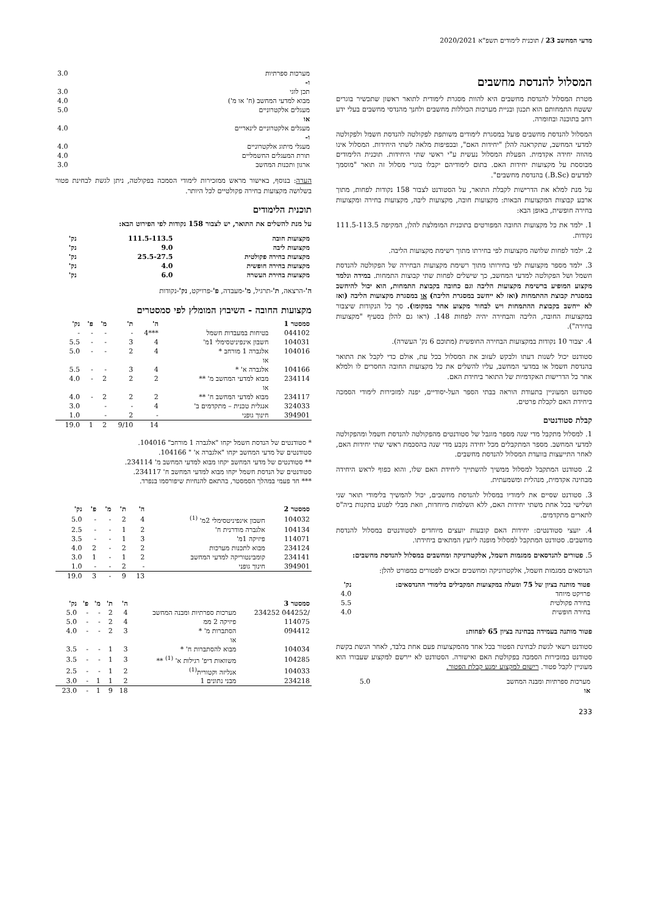מדעי המחשב 23 / תוכנית לימודים תשפ"א 2020/2021
המסלול להנדסת מחשבים
מטרת המסלול להנדסת מחשבים היא להוות מסגרת לימודית לתואר ראשון שתכשיר בוגרים ששטח התמחותם הוא תכנון ובניית מערכות הכוללות מחשבים ולחנך מהנדסי מחשבים בעלי ידע רחב בתוכנה ובחומרה.
המסלול להנדסת מחשבים פועל במסגרת לימודים משותפת לפקולטה להנדסת חשמל ולפקולטה למדעי המחשב, שתקראנה להלן "יחידות האם", ובכפיפות מלאה לשתי היחידות. המסלול אינו מהווה יחידה אקדמית. הפעלת המסלול נעשית ע"י ראשי שתי היחידות. תוכנית הלימודים מבוססת על מקצועות יחידות האם. בתום לימודיהם יקבלו בוגרי מסלול זה תואר "מוסמך למדעים (B.Sc.) בהנדסת מחשבים".
על מנת למלא את הדרישות לקבלת התואר, על הסטודנט לצבור 158 נקודות לפחות, מתוך ארבע קבוצות המקצועות הבאות: מקצועות חובה, מקצועות ליבה, מקצועות בחירה ומקצועות בחירה חופשית, באופן הבא:
1. ילמד את כל מקצועות החובה המפורטים בתוכנית המומלצת להלן, המקיפה 111.5-113.5 נקודות.
2. ילמד לפחות שלושה מקצועות לפי בחירתו מתוך רשימת מקצועות הליבה.
3. ילמד מספר מקצועות לפי בחירותו מתוך רשימת מקצועות הבחירה של הפקולטה להנדסת חשמל ושל הפקולטה למדעי המחשב, כך שישלים לפחות שתי קבוצות התמחות. במידה ונלמד מקצוע המופיע ברשימת מקצועות הליבה וגם כחובה בקבוצת התמחות, הוא יכול להיחשב במסגרת קבוצת ההתמחות (ואז לא ייחשב במסגרת הליבה) או במסגרת מקצועות הליבה (ואז לא ייחשב בקבוצת ההתמחות ויש לבחור מקצוע אחר במקומו). סך כל הנקודות שיצבור במקצועות החובה, הליבה והבחירה יהיה לפחות 148. (ראו גם להלן בסעיף "מקצועות בחירה").
4. יצבור 10 נקודות במקצועות הבחירה החופשית (מתוכם 6 נק' העשרה).
סטודנט יכול לשנות דעתו ולבקש לעזוב את המסלול בכל עת, אולם כדי לקבל את התואר בהנדסת חשמל או במדעי המחשב, עליו להשלים את כל מקצועות החובה החסרים לו ולמלא אחר כל הדרישות האקדמיות של התואר ביחידת האם.
סטודנט המעוניין בתעודת הוראה בבתי הספר העל-יסודיים, יפנה למזכירות לימודי הסמכה ביחידת האם לקבלת פרטים.
קבלת סטודנטים
1. למסלול מתקבל מדי שנה מספר מוגבל של סטודנטים מהפקולטה להנדסת חשמל ומהפקולטה למדעי המחשב. מספר המתקבלים מכל יחידה נקבע מדי שנה בהסכמת ראשי שתי יחידות האם, לאחר התייעצות בוועדת המסלול להנדסת מחשבים.
2. סטודנט המתקבל למסלול ממשיך להשתייך ליחידת האם שלו, והוא כפוף לראש היחידה מבחינה אקדמית, מנהלית ומשמעתית.
3. סטודנט שסיים את לימודיו במסלול להנדסת מחשבים, יכול להמשיך בלימודי תואר שני ושלישי בכל אחת משתי יחידות האם, ללא השלמות מיוחדות, וזאת מבלי לפגוע בתקנות ביה"ס לתארים מתקדמים.
4. יועצי סטודנטים: יחידות האם קובעות יועצים מיוחדים לסטודנטים במסלול להנדסת מחשבים. סטודנט המתקבל למסלול מופנה ליועץ המתאים ביחידתו.
5. פטורים להנדסאים ממגמות חשמל, אלקטרוניקה ומחשבים במסלול להנדסת מחשבים:
הנדסאים ממגמות חשמל, אלקטרוניקה ומחשבים זכאים לפטורים כמפורט להלן:
| פטור מותנה בציון של 75 ומעלה במקצועות המקבילים בלימודי ההנדסאים: | נק' |
| --- | --- |
| פרויקט מיוחד | 4.0 |
| בחירה פקולטית | 5.5 |
| בחירה חופשית | 4.0 |
פטור מותנה בעמידה בבחינה בציון 65 לפחות:
סטודנט רשאי לגשת לבחינת הפטור בכל אחד מהמקצועות פעם אחת בלבד, לאחר הגשת בקשת סטודנט במזכירות הסמכה בפקולטת האם ואישורה. הסטודנט לא יירשם למקצוע שעבורו הוא מעוניין לקבל פטור. רישום למקצוע ימנע קבלת הפטור.
| מערכות ספרתיות ומבנה המחשב | 5.0 |
| או | |
233
| מערכות ספרתיות | 3.0 |
| ו- | |
| תכן לוגי | 3.0 |
| מבוא למדעי המחשב (ח' או מ') | 4.0 |
| מעגלים אלקטרוניים | 5.0 |
| או | |
| מעגלים אלקטרוניים לינאריים | 4.0 |
| ו- | |
| מעגלי מיתוג אלקטרוניים | 4.0 |
| תורת המעגלים החשמליים | 4.0 |
| ארגון ותכנות המחשב | 3.0 |
הערה: בנוסף, באישור מראש ממזכירות לימודי הסמכה בפקולטה, ניתן לגשת לבחינת פטור בשלושה מקצועות בחירה פקולטיים לכל היותר.
תוכנית הלימודים
על מנת להשלים את התואר, יש לצבור 158 נקודות לפי הפירוט הבא:
| מקצועות חובה | 111.5-113.5 | נק' |
| מקצועות ליבה | 9.0 | נק' |
| מקצועות בחירה פקולטית | 25.5-27.5 | נק' |
| מקצועות בחירה חופשית | 4.0 | נק' |
| מקצועות בחירת העשרה | 6.0 | נק' |
ה'-הרצאה, ת'-תרגיל, מ'-מעבדה, פ'-פרויקט, נק'-נקודות
מקצועות החובה - השיבוץ המומלץ לפי סמסטרים
| סמסטר 1 | | ה' | ת' | מ' | פ' | נק' |
| --- | --- | --- | --- | --- | --- | --- |
| 044102 | בטיחות במעבדות חשמל | ***4 | - | - | - | - |
| 104031 | חשבון אינפיניטסימלי 1מ' | 4 | 3 | - | - | 5.5 |
| 104016 | אלגברה 1 מורחב * | 4 | 2 | - | - | 5.0 |
| | או | | | | | |
| 104166 | אלגברה א' * | 4 | 3 | - | - | 5.5 |
| 234114 | מבוא למדעי המחשב מ' ** | 2 | 2 | 2 | - | 4.0 |
| | או | | | | | |
| 234117 | מבוא למדעי המחשב ח' ** | 2 | 2 | 2 | - | 4.0 |
| 324033 | אנגלית טכנית – מתקדמים ב' | 4 | - | - | | 3.0 |
| 394901 | חינוך גופני | - | 2 | - | | 1.0 |
| | | 14 | 9/10 | 2 | 1 | 19.0 |
* סטודנטים של הנדסת חשמל יקחו "אלגברה 1 מורחב" 104016.
סטודנטים של מדעי המחשב יקחו "אלגברה א' " 104166.
** סטודנטים של מדעי המחשב יקחו מבוא למדעי המחשב מ' 234114.
סטודנטים של הנדסת חשמל יקחו מבוא למדעי המחשב ח' 234117.
*** חד פעמי במהלך הסמסטר, בהתאם להנחיות שיפורסמו בנפרד.
| סמסטר 2 | | ה' | ת' | מ' | פ' | נק' |
| --- | --- | --- | --- | --- | --- | --- |
| 104032 | חשבון אינפיניטסימלי 2מ' <sup>(1)</sup> | 4 | 2 | - | - | 5.0 |
| 104134 | אלגברה מודרנית ח' | 2 | 1 | - | - | 2.5 |
| 114071 | פיזיקה 1מ' | 3 | 1 | - | - | 3.5 |
| 234124 | מבוא לתכנות מערכות | 2 | 2 | - | 2 | 4.0 |
| 234141 | קומבינטוריקה למדעי המחשב | 2 | 1 | - | 1 | 3.0 |
| 394901 | חינוך גופני | - | 2 | - | - | 1.0 |
| | | 13 | 9 | - | 3 | 19.0 |
| סמסטר 3 | | ה' | ת' | מ' | פ' | נק' |
| --- | --- | --- | --- | --- | --- | --- |
| /044252 234252 | מערכות ספרתיות ומבנה המחשב | 4 | 2 | - | - | 5.0 |
| 114075 | פיזיקה 2 ממ | 4 | 2 | - | - | 5.0 |
| 094412 | הסתברות מ' * | 3 | 2 | - | - | 4.0 |
| | או | | | | | |
| 104034 | מבוא להסתברות ח' * | 3 | 1 | - | - | 3.5 |
| 104285 | משוואות דיפ' רגילות א' <sup>(1)</sup> ** | 3 | 1 | - | - | 3.5 |
| 104033 | אנליזה וקטורית<sup>(1)</sup> | 2 | 1 | - | - | 2.5 |
| 234218 | מבני נתונים 1 | 2 | 1 | 1 | - | 3.0 |
| | | 18 | 9 | 1 | - | 23.0 |